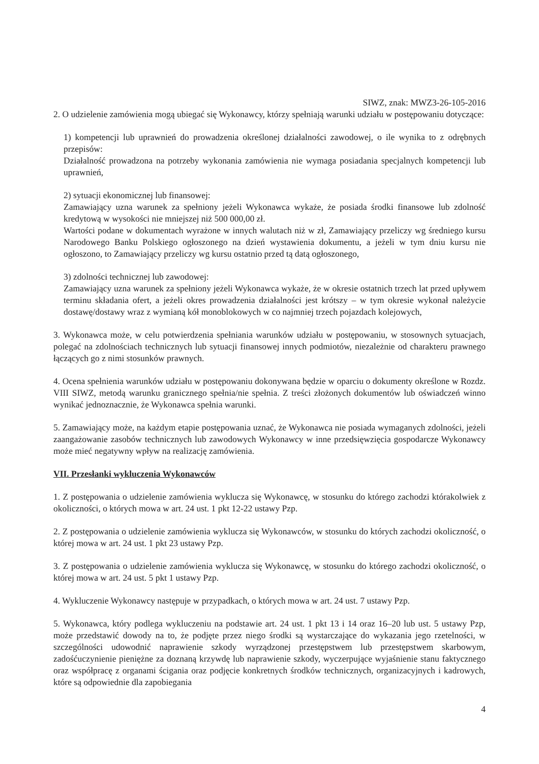SIWZ, znak: MWZ3-26-105-2016
2. O udzielenie zamówienia mogą ubiegać się Wykonawcy, którzy spełniają warunki udziału w postępowaniu dotyczące:
1) kompetencji lub uprawnień do prowadzenia określonej działalności zawodowej, o ile wynika to z odrębnych przepisów:
Działalność prowadzona na potrzeby wykonania zamówienia nie wymaga posiadania specjalnych kompetencji lub uprawnień,
2) sytuacji ekonomicznej lub finansowej:
Zamawiający uzna warunek za spełniony jeżeli Wykonawca wykaże, że posiada środki finansowe lub zdolność kredytową w wysokości nie mniejszej niż 500 000,00 zł.
Wartości podane w dokumentach wyrażone w innych walutach niż w zł, Zamawiający przeliczy wg średniego kursu Narodowego Banku Polskiego ogłoszonego na dzień wystawienia dokumentu, a jeżeli w tym dniu kursu nie ogłoszono, to Zamawiający przeliczy wg kursu ostatnio przed tą datą ogłoszonego,
3) zdolności technicznej lub zawodowej:
Zamawiający uzna warunek za spełniony jeżeli Wykonawca wykaże, że w okresie ostatnich trzech lat przed upływem terminu składania ofert, a jeżeli okres prowadzenia działalności jest krótszy – w tym okresie wykonał należycie dostawę/dostawy wraz z wymianą kół monoblokowych w co najmniej trzech pojazdach kolejowych,
3. Wykonawca może, w celu potwierdzenia spełniania warunków udziału w postępowaniu, w stosownych sytuacjach, polegać na zdolnościach technicznych lub sytuacji finansowej innych podmiotów, niezależnie od charakteru prawnego łączących go z nimi stosunków prawnych.
4. Ocena spełnienia warunków udziału w postępowaniu dokonywana będzie w oparciu o dokumenty określone w Rozdz. VIII SIWZ, metodą warunku granicznego spełnia/nie spełnia. Z treści złożonych dokumentów lub oświadczeń winno wynikać jednoznacznie, że Wykonawca spełnia warunki.
5. Zamawiający może, na każdym etapie postępowania uznać, że Wykonawca nie posiada wymaganych zdolności, jeżeli zaangażowanie zasobów technicznych lub zawodowych Wykonawcy w inne przedsięwzięcia gospodarcze Wykonawcy może mieć negatywny wpływ na realizację zamówienia.
VII. Przesłanki wykluczenia Wykonawców
1. Z postępowania o udzielenie zamówienia wyklucza się Wykonawcę, w stosunku do którego zachodzi którakolwiek z okoliczności, o których mowa w art. 24 ust. 1 pkt 12-22 ustawy Pzp.
2. Z postępowania o udzielenie zamówienia wyklucza się Wykonawców, w stosunku do których zachodzi okoliczność, o której mowa w art. 24 ust. 1 pkt 23 ustawy Pzp.
3. Z postępowania o udzielenie zamówienia wyklucza się Wykonawcę, w stosunku do którego zachodzi okoliczność, o której mowa w art. 24 ust. 5 pkt 1 ustawy Pzp.
4. Wykluczenie Wykonawcy następuje w przypadkach, o których mowa w art. 24 ust. 7 ustawy Pzp.
5. Wykonawca, który podlega wykluczeniu na podstawie art. 24 ust. 1 pkt 13 i 14 oraz 16–20 lub ust. 5 ustawy Pzp, może przedstawić dowody na to, że podjęte przez niego środki są wystarczające do wykazania jego rzetelności, w szczególności udowodnić naprawienie szkody wyrządzonej przestępstwem lub przestępstwem skarbowym, zadośćuczynienie pieniężne za doznaną krzywdę lub naprawienie szkody, wyczerpujące wyjaśnienie stanu faktycznego oraz współpracę z organami ścigania oraz podjęcie konkretnych środków technicznych, organizacyjnych i kadrowych, które są odpowiednie dla zapobiegania
4